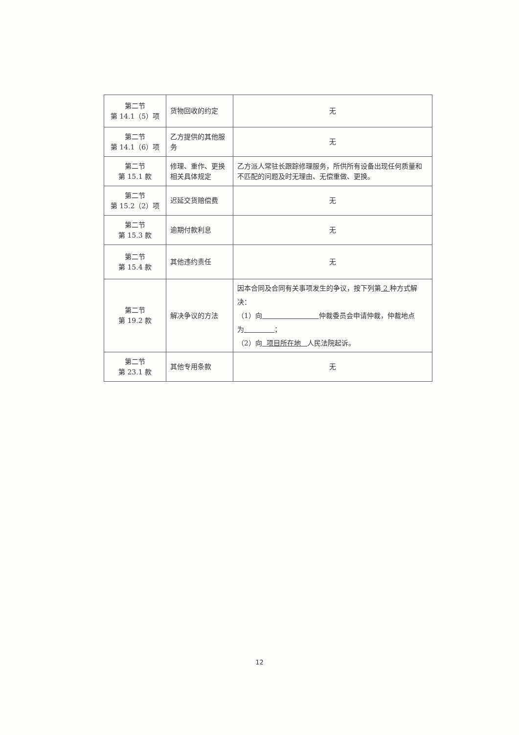| 第二节 第 14.1（5）项 | 货物回收的约定 | 无 |
| 第二节 第 14.1（6）项 | 乙方提供的其他服务 | 无 |
| 第二节 第 15.1 款 | 修理、重作、更换相关具体规定 | 乙方派人常驻长跟踪修理服务，所供所有设备出现任何质量和不匹配的问题及时无理由、无偿重做、更换。 |
| 第二节 第 15.2（2）项 | 迟延交货赔偿费 | 无 |
| 第二节 第 15.3 款 | 逾期付款利息 | 无 |
| 第二节 第 15.4 款 | 其他违约责任 | 无 |
| 第二节 第 19.2 款 | 解决争议的方法 | 因本合同及合同有关事项发生的争议，按下列第 2 种方式解决： （1）向 仲裁委员会申请仲裁，仲裁地点为 ； （2）向 项目所在地 人民法院起诉。 |
| 第二节 第 23.1 款 | 其他专用条款 | 无 |
12